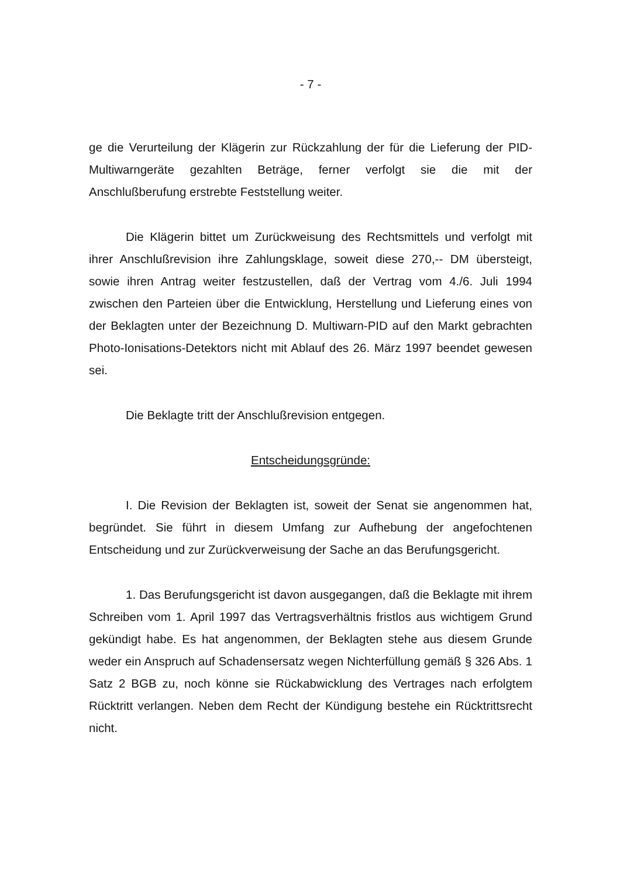- 7 -
ge die Verurteilung der Klägerin zur Rückzahlung der für die Lieferung der PID-Multiwarngeräte gezahlten Beträge, ferner verfolgt sie die mit der Anschlußberufung erstrebte Feststellung weiter.
Die Klägerin bittet um Zurückweisung des Rechtsmittels und verfolgt mit ihrer Anschlußrevision ihre Zahlungsklage, soweit diese 270,-- DM übersteigt, sowie ihren Antrag weiter festzustellen, daß der Vertrag vom 4./6. Juli 1994 zwischen den Parteien über die Entwicklung, Herstellung und Lieferung eines von der Beklagten unter der Bezeichnung D. Multiwarn-PID auf den Markt gebrachten Photo-Ionisations-Detektors nicht mit Ablauf des 26. März 1997 beendet gewesen sei.
Die Beklagte tritt der Anschlußrevision entgegen.
Entscheidungsgründe:
I. Die Revision der Beklagten ist, soweit der Senat sie angenommen hat, begründet. Sie führt in diesem Umfang zur Aufhebung der angefochtenen Entscheidung und zur Zurückverweisung der Sache an das Berufungsgericht.
1. Das Berufungsgericht ist davon ausgegangen, daß die Beklagte mit ihrem Schreiben vom 1. April 1997 das Vertragsverhältnis fristlos aus wichtigem Grund gekündigt habe. Es hat angenommen, der Beklagten stehe aus diesem Grunde weder ein Anspruch auf Schadensersatz wegen Nichterfüllung gemäß § 326 Abs. 1 Satz 2 BGB zu, noch könne sie Rückabwicklung des Vertrages nach erfolgtem Rücktritt verlangen. Neben dem Recht der Kündigung bestehe ein Rücktrittsrecht nicht.